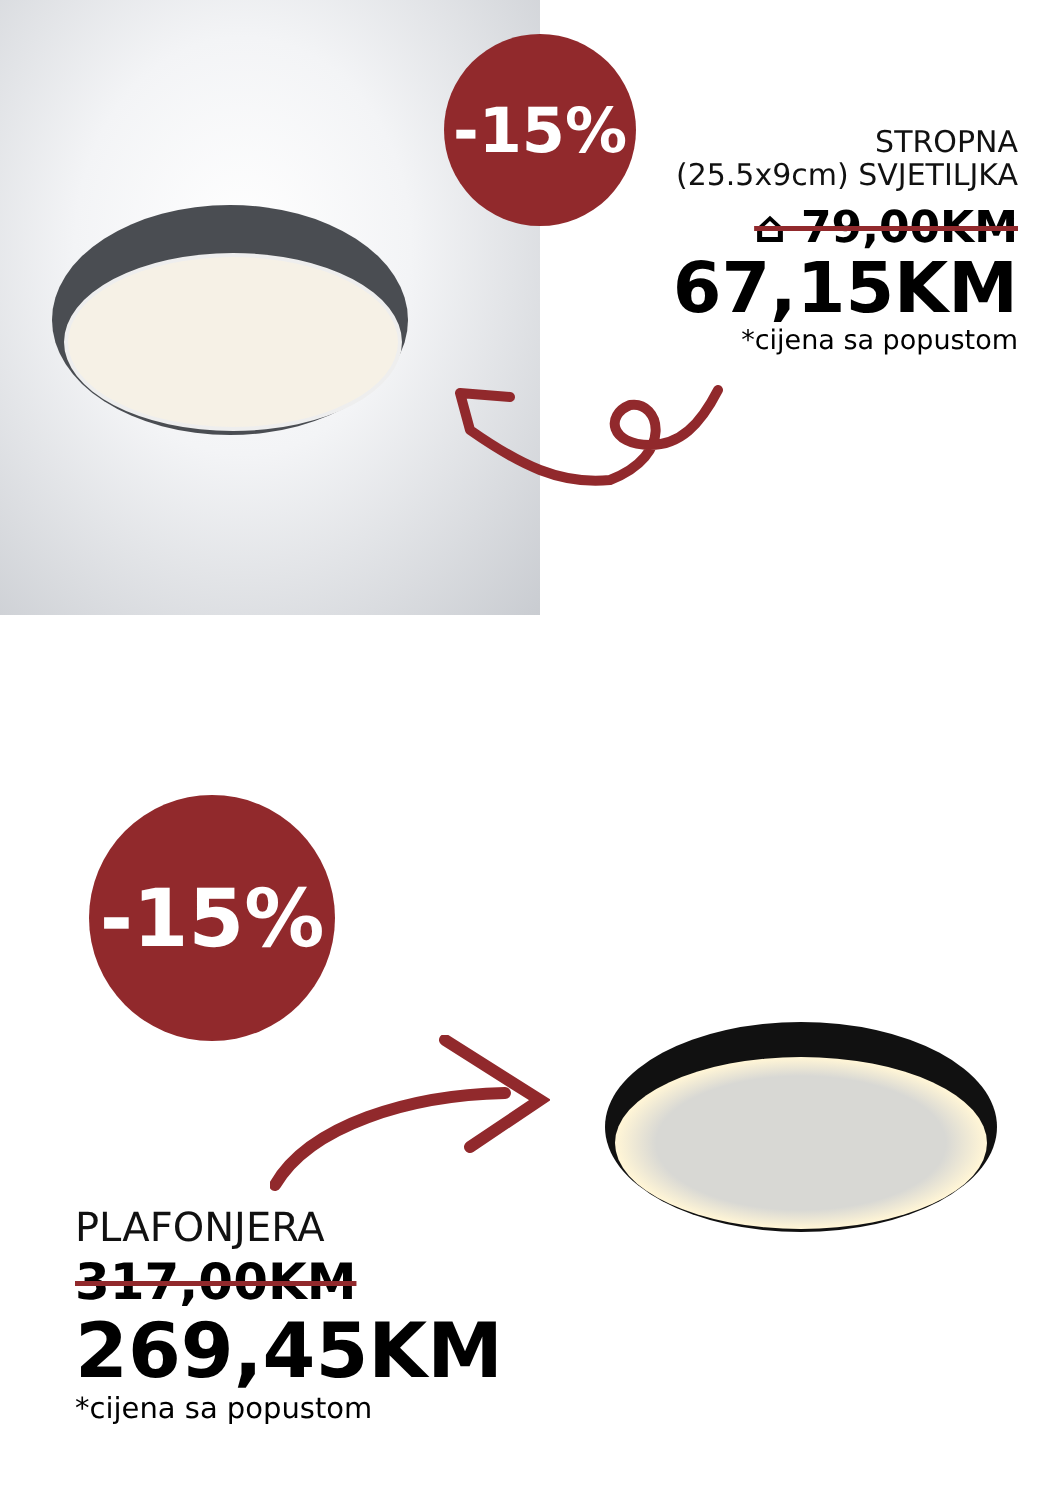-15%
STROPNA
(25.5x9cm) SVJETILJKA
⌂ 79,00KM
67,15KM
*cijena sa popustom
-15%
PLAFONJERA
317,00KM
269,45KM
*cijena sa popustom